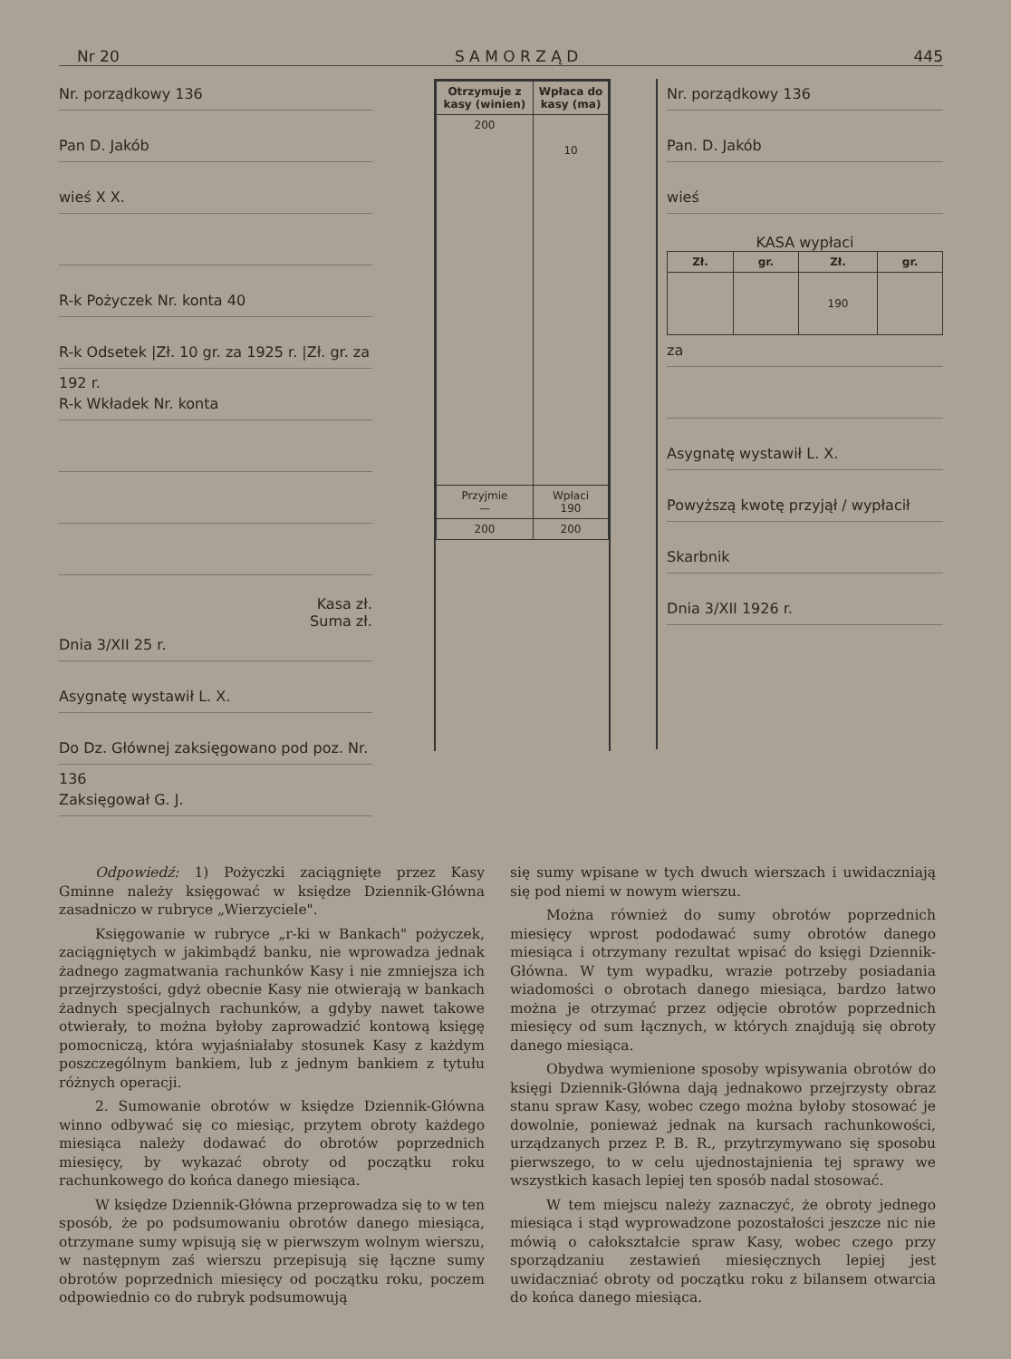Nr 20 S A M O R Z Ą D 445
Nr. porządkowy 136
Pan D. Jakób
wieś X X.
R-k Pożyczek Nr. konta 40
R-k Odsetek |Zł. 10 gr. za 1925 r. |Zł. gr. za 192 r.
R-k Wkładek Nr. konta
Kasa zł.
Suma zł.
Dnia 3/XII 25 r.
Asygnatę wystawił L. X.
Do Dz. Głównej zaksięgowano pod poz. Nr. 136
Zaksięgował G. J.
| Otrzymuje z kasy (winien) | Wpłaca do kasy (ma) |
| --- | --- |
| 200 | 10 |
| Przyjmie — | Wpłaci 190 |
| 200 | 200 |
Nr. porządkowy 136
Pan. D. Jakób
wieś
KASA wypłaci
| Zł. | gr. | Zł. | gr. |
| --- | --- | --- | --- |
| | | 190 | |
za
Asygnatę wystawił L. X.
Powyższą kwotę przyjął / wypłacił
Skarbnik
Dnia 3/XII 1926 r.
Odpowiedź: 1) Pożyczki zaciągnięte przez Kasy Gminne należy księgować w księdze Dziennik-Główna zasadniczo w rubryce „Wierzyciele".
Księgowanie w rubryce „r-ki w Bankach" pożyczek, zaciągniętych w jakimbądź banku, nie wprowadza jednak żadnego zagmatwania rachunków Kasy i nie zmniejsza ich przejrzystości, gdyż obecnie Kasy nie otwierają w bankach żadnych specjalnych rachunków, a gdyby nawet takowe otwierały, to można byłoby zaprowadzić kontową księgę pomocniczą, która wyjaśniałaby stosunek Kasy z każdym poszczególnym bankiem, lub z jednym bankiem z tytułu różnych operacji.
2. Sumowanie obrotów w księdze Dziennik-Główna winno odbywać się co miesiąc, przytem obroty każdego miesiąca należy dodawać do obrotów poprzednich miesięcy, by wykazać obroty od początku roku rachunkowego do końca danego miesiąca.
W księdze Dziennik-Główna przeprowadza się to w ten sposób, że po podsumowaniu obrotów danego miesiąca, otrzymane sumy wpisują się w pierwszym wolnym wierszu, w następnym zaś wierszu przepisują się łączne sumy obrotów poprzednich miesięcy od początku roku, poczem odpowiednio co do rubryk podsumowują
się sumy wpisane w tych dwuch wierszach i uwidaczniają się pod niemi w nowym wierszu.
Można również do sumy obrotów poprzednich miesięcy wprost pododawać sumy obrotów danego miesiąca i otrzymany rezultat wpisać do księgi Dziennik-Główna. W tym wypadku, wrazie potrzeby posiadania wiadomości o obrotach danego miesiąca, bardzo łatwo można je otrzymać przez odjęcie obrotów poprzednich miesięcy od sum łącznych, w których znajdują się obroty danego miesiąca.
Obydwa wymienione sposoby wpisywania obrotów do księgi Dziennik-Główna dają jednakowo przejrzysty obraz stanu spraw Kasy, wobec czego można byłoby stosować je dowolnie, ponieważ jednak na kursach rachunkowości, urządzanych przez P. B. R., przytrzymywano się sposobu pierwszego, to w celu ujednostajnienia tej sprawy we wszystkich kasach lepiej ten sposób nadal stosować.
W tem miejscu należy zaznaczyć, że obroty jednego miesiąca i stąd wyprowadzone pozostałości jeszcze nic nie mówią o całokształcie spraw Kasy, wobec czego przy sporządzaniu zestawień miesięcznych lepiej jest uwidaczniać obroty od początku roku z bilansem otwarcia do końca danego miesiąca.